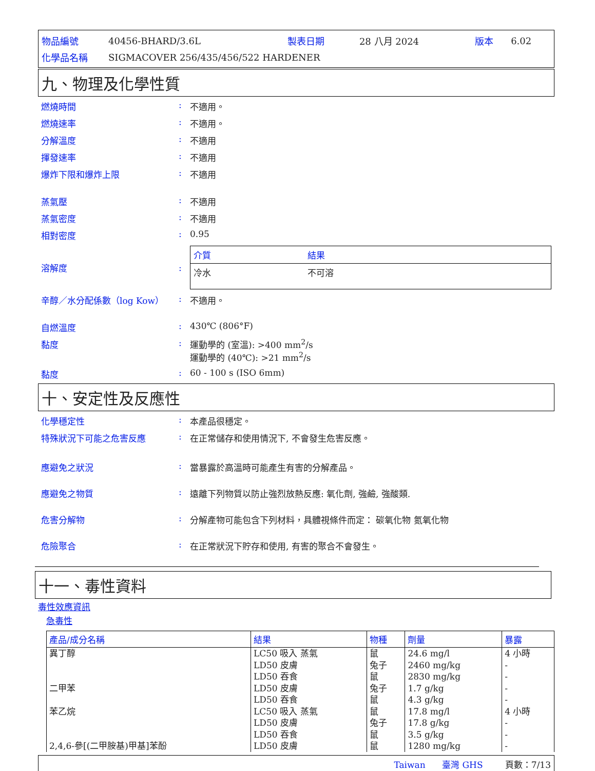| 物品編號 | 40456-BHARD/3.6L | 製表日期 | 28 八月 2024 | 版本 | 6.02 |
| 化學品名稱 | SIGMACOVER 256/435/456/522 HARDENER | | | | |
九、物理及化學性質
燃燒時間 : 不適用。
燃燒速率 : 不適用。
分解溫度 : 不適用
揮發速率 : 不適用
爆炸下限和爆炸上限 : 不適用
蒸氣壓 : 不適用
蒸氣密度 : 不適用
相對密度 : 0.95
溶解度 :
| 介質 | 結果 |
| --- | --- |
| 冷水 | 不可溶 |
辛醇／水分配係數（log Kow） : 不適用。
自燃溫度 : 430℃ (806°F)
黏度 : 運動學的 (室溫): >400 mm<sup>2</sup>/s
運動學的 (40℃): >21 mm<sup>2</sup>/s
黏度 : 60 - 100 s (ISO 6mm)
十、安定性及反應性
化學穩定性 : 本產品很穩定。
特殊狀況下可能之危害反應 : 在正常儲存和使用情況下, 不會發生危害反應。
應避免之狀況 : 當暴露於高溫時可能產生有害的分解產品。
應避免之物質 : 遠離下列物質以防止強烈放熱反應: 氧化劑, 強鹼, 強酸類.
危害分解物 : 分解產物可能包含下列材料，具體視條件而定： 碳氧化物 氮氧化物
危險聚合 : 在正常狀況下貯存和使用, 有害的聚合不會發生。
十一、毒性資料
毒性效應資訊
急毒性
| 產品/成分名稱 | 結果 | 物種 | 劑量 | 暴露 |
| --- | --- | --- | --- | --- |
| 異丁醇 二甲苯 苯乙烷 2,4,6-參[(二甲胺基)甲基]苯酚 | LC50 吸入 蒸氣 LD50 皮膚 LD50 吞食 LD50 皮膚 LD50 吞食 LC50 吸入 蒸氣 LD50 皮膚 LD50 吞食 LD50 皮膚 | 鼠 兔子 鼠 兔子 鼠 鼠 兔子 鼠 鼠 | 24.6 mg/l 2460 mg/kg 2830 mg/kg 1.7 g/kg 4.3 g/kg 17.8 mg/l 17.8 g/kg 3.5 g/kg 1280 mg/kg | 4 小時 - - - - 4 小時 - - - |
Taiwan 臺灣 GHS 頁數：7/13